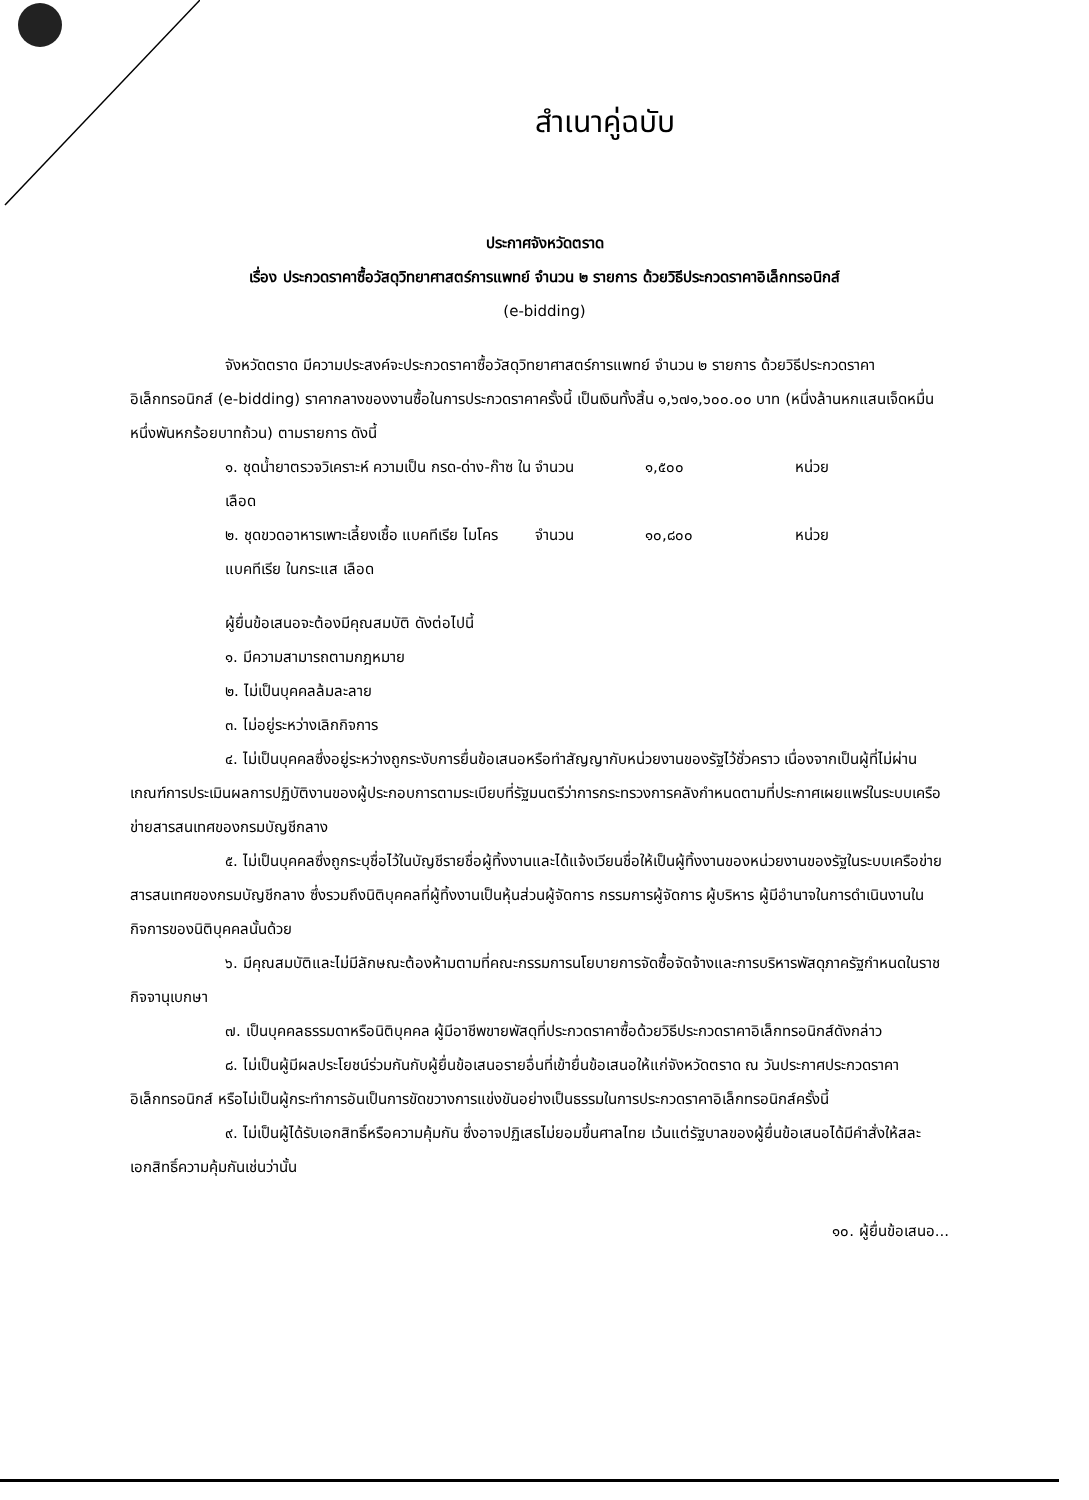สำเนาคู่ฉบับ
ประกาศจังหวัดตราด
เรื่อง ประกวดราคาซื้อวัสดุวิทยาศาสตร์การแพทย์ จำนวน ๒ รายการ ด้วยวิธีประกวดราคาอิเล็กทรอนิกส์
(e-bidding)
จังหวัดตราด มีความประสงค์จะประกวดราคาซื้อวัสดุวิทยาศาสตร์การแพทย์ จำนวน ๒ รายการ ด้วยวิธีประกวดราคาอิเล็กทรอนิกส์ (e-bidding) ราคากลางของงานซื้อในการประกวดราคาครั้งนี้ เป็นเงินทั้งสิ้น ๑,๖๗๑,๖๐๐.๐๐ บาท (หนึ่งล้านหกแสนเจ็ดหมื่นหนึ่งพันหกร้อยบาทถ้วน) ตามรายการ ดังนี้
| ๑. ชุดน้ำยาตรวจวิเคราะห์ ความเป็น กรด-ด่าง-ก๊าซ ในเลือด | จำนวน | ๑,๕๐๐ | หน่วย |
| ๒. ชุดขวดอาหารเพาะเลี้ยงเชื้อ แบคทีเรีย ไมโครแบคทีเรีย ในกระแส เลือด | จำนวน | ๑๐,๘๐๐ | หน่วย |
ผู้ยื่นข้อเสนอจะต้องมีคุณสมบัติ ดังต่อไปนี้
๑. มีความสามารถตามกฎหมาย
๒. ไม่เป็นบุคคลล้มละลาย
๓. ไม่อยู่ระหว่างเลิกกิจการ
๔. ไม่เป็นบุคคลซึ่งอยู่ระหว่างถูกระงับการยื่นข้อเสนอหรือทำสัญญากับหน่วยงานของรัฐไว้ชั่วคราว เนื่องจากเป็นผู้ที่ไม่ผ่านเกณฑ์การประเมินผลการปฏิบัติงานของผู้ประกอบการตามระเบียบที่รัฐมนตรีว่าการกระทรวงการคลังกำหนดตามที่ประกาศเผยแพร่ในระบบเครือข่ายสารสนเทศของกรมบัญชีกลาง
๕. ไม่เป็นบุคคลซึ่งถูกระบุชื่อไว้ในบัญชีรายชื่อผู้ทิ้งงานและได้แจ้งเวียนชื่อให้เป็นผู้ทิ้งงานของหน่วยงานของรัฐในระบบเครือข่ายสารสนเทศของกรมบัญชีกลาง ซึ่งรวมถึงนิติบุคคลที่ผู้ทิ้งงานเป็นหุ้นส่วนผู้จัดการ กรรมการผู้จัดการ ผู้บริหาร ผู้มีอำนาจในการดำเนินงานในกิจการของนิติบุคคลนั้นด้วย
๖. มีคุณสมบัติและไม่มีลักษณะต้องห้ามตามที่คณะกรรมการนโยบายการจัดซื้อจัดจ้างและการบริหารพัสดุภาครัฐกำหนดในราชกิจจานุเบกษา
๗. เป็นบุคคลธรรมดาหรือนิติบุคคล ผู้มีอาชีพขายพัสดุที่ประกวดราคาซื้อด้วยวิธีประกวดราคาอิเล็กทรอนิกส์ดังกล่าว
๘. ไม่เป็นผู้มีผลประโยชน์ร่วมกันกับผู้ยื่นข้อเสนอรายอื่นที่เข้ายื่นข้อเสนอให้แก่จังหวัดตราด ณ วันประกาศประกวดราคาอิเล็กทรอนิกส์ หรือไม่เป็นผู้กระทำการอันเป็นการขัดขวางการแข่งขันอย่างเป็นธรรมในการประกวดราคาอิเล็กทรอนิกส์ครั้งนี้
๙. ไม่เป็นผู้ได้รับเอกสิทธิ์หรือความคุ้มกัน ซึ่งอาจปฏิเสธไม่ยอมขึ้นศาลไทย เว้นแต่รัฐบาลของผู้ยื่นข้อเสนอได้มีคำสั่งให้สละเอกสิทธิ์ความคุ้มกันเช่นว่านั้น
๑๐. ผู้ยื่นข้อเสนอ...